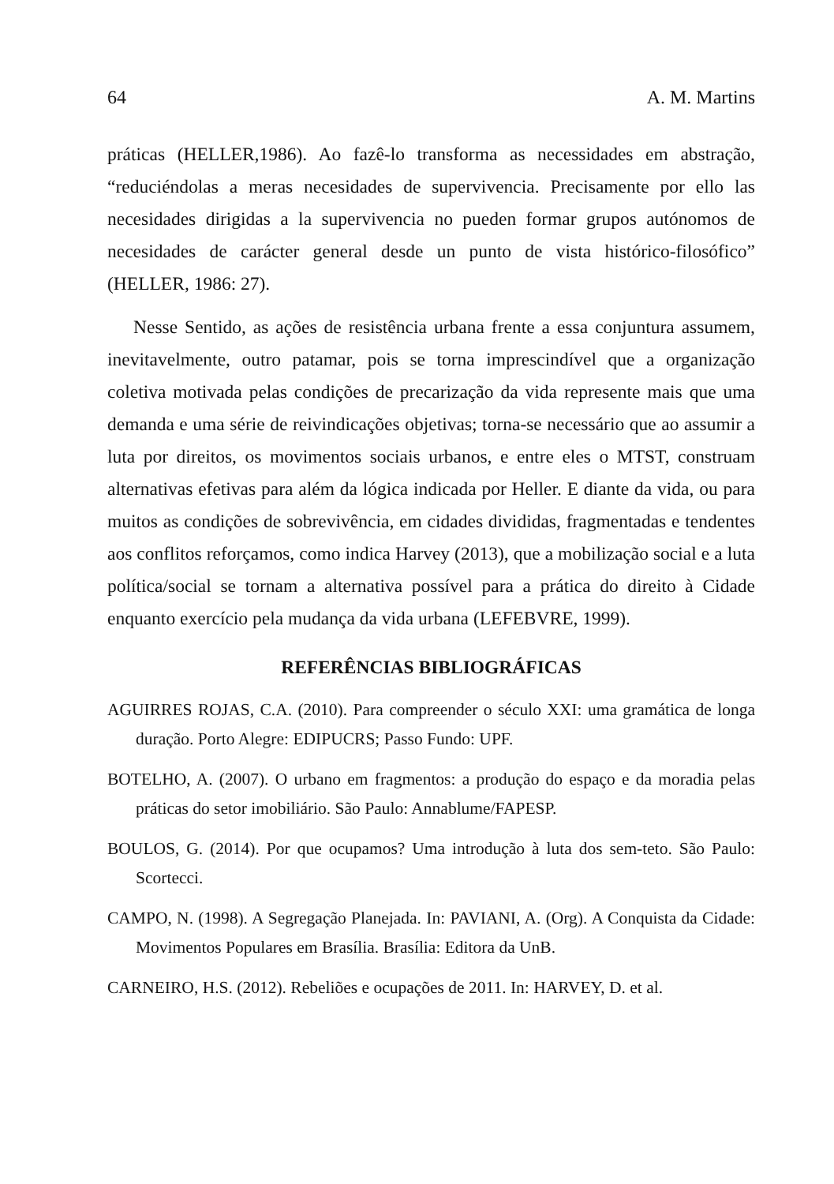64 A. M. Martins
práticas (HELLER,1986). Ao fazê-lo transforma as necessidades em abstração, “reduciéndolas a meras necesidades de supervivencia. Precisamente por ello las necesidades dirigidas a la supervivencia no pueden formar grupos autónomos de necesidades de carácter general desde un punto de vista histórico-filosófico” (HELLER, 1986: 27).
Nesse Sentido, as ações de resistência urbana frente a essa conjuntura assumem, inevitavelmente, outro patamar, pois se torna imprescindível que a organização coletiva motivada pelas condições de precarização da vida represente mais que uma demanda e uma série de reivindicações objetivas; torna-se necessário que ao assumir a luta por direitos, os movimentos sociais urbanos, e entre eles o MTST, construam alternativas efetivas para além da lógica indicada por Heller. E diante da vida, ou para muitos as condições de sobrevivência, em cidades divididas, fragmentadas e tendentes aos conflitos reforçamos, como indica Harvey (2013), que a mobilização social e a luta política/social se tornam a alternativa possível para a prática do direito à Cidade enquanto exercício pela mudança da vida urbana (LEFEBVRE, 1999).
REFERÊNCIAS BIBLIOGRÁFICAS
AGUIRRES ROJAS, C.A. (2010). Para compreender o século XXI: uma gramática de longa duração. Porto Alegre: EDIPUCRS; Passo Fundo: UPF.
BOTELHO, A. (2007). O urbano em fragmentos: a produção do espaço e da moradia pelas práticas do setor imobiliário. São Paulo: Annablume/FAPESP.
BOULOS, G. (2014). Por que ocupamos? Uma introdução à luta dos sem-teto. São Paulo: Scortecci.
CAMPO, N. (1998). A Segregação Planejada. In: PAVIANI, A. (Org). A Conquista da Cidade: Movimentos Populares em Brasília. Brasília: Editora da UnB.
CARNEIRO, H.S. (2012). Rebeliões e ocupações de 2011. In: HARVEY, D. et al.